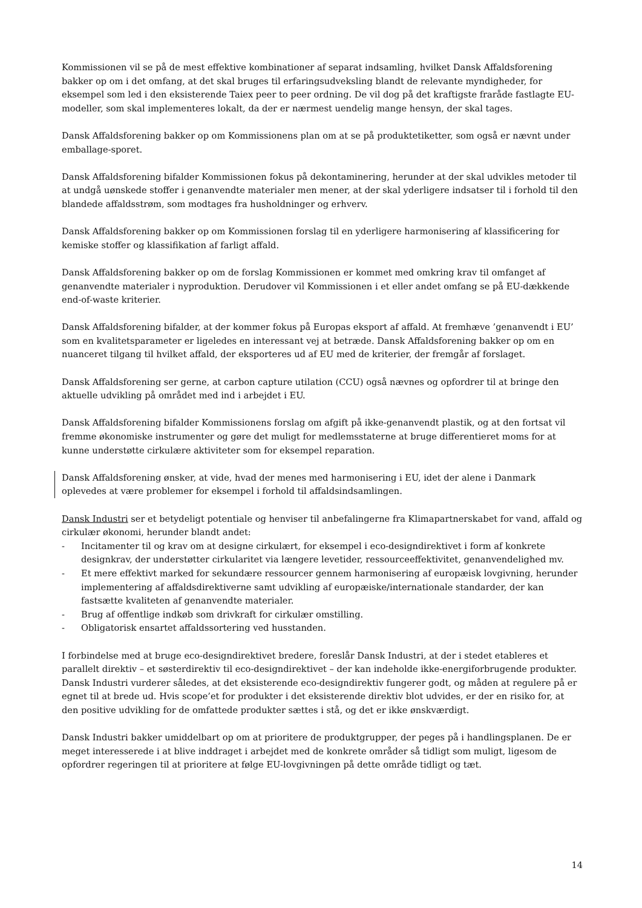Kommissionen vil se på de mest effektive kombinationer af separat indsamling, hvilket Dansk Affaldsforening bakker op om i det omfang, at det skal bruges til erfaringsudveksling blandt de relevante myndigheder, for eksempel som led i den eksisterende Taiex peer to peer ordning. De vil dog på det kraftigste fraråde fastlagte EU-modeller, som skal implementeres lokalt, da der er nærmest uendelig mange hensyn, der skal tages.
Dansk Affaldsforening bakker op om Kommissionens plan om at se på produktetiketter, som også er nævnt under emballage-sporet.
Dansk Affaldsforening bifalder Kommissionen fokus på dekontaminering, herunder at der skal udvikles metoder til at undgå uønskede stoffer i genanvendte materialer men mener, at der skal yderligere indsatser til i forhold til den blandede affaldsstrøm, som modtages fra husholdninger og erhverv.
Dansk Affaldsforening bakker op om Kommissionen forslag til en yderligere harmonisering af klassificering for kemiske stoffer og klassifikation af farligt affald.
Dansk Affaldsforening bakker op om de forslag Kommissionen er kommet med omkring krav til omfanget af genanvendte materialer i nyproduktion. Derudover vil Kommissionen i et eller andet omfang se på EU-dækkende end-of-waste kriterier.
Dansk Affaldsforening bifalder, at der kommer fokus på Europas eksport af affald. At fremhæve ’genanvendt i EU’ som en kvalitetsparameter er ligeledes en interessant vej at betræde. Dansk Affaldsforening bakker op om en nuanceret tilgang til hvilket affald, der eksporteres ud af EU med de kriterier, der fremgår af forslaget.
Dansk Affaldsforening ser gerne, at carbon capture utilation (CCU) også nævnes og opfordrer til at bringe den aktuelle udvikling på området med ind i arbejdet i EU.
Dansk Affaldsforening bifalder Kommissionens forslag om afgift på ikke-genanvendt plastik, og at den fortsat vil fremme økonomiske instrumenter og gøre det muligt for medlemsstaterne at bruge differentieret moms for at kunne understøtte cirkulære aktiviteter som for eksempel reparation.
Dansk Affaldsforening ønsker, at vide, hvad der menes med harmonisering i EU, idet der alene i Danmark oplevedes at være problemer for eksempel i forhold til affaldsindsamlingen.
Dansk Industri ser et betydeligt potentiale og henviser til anbefalingerne fra Klimapartnerskabet for vand, affald og cirkulær økonomi, herunder blandt andet:
- Incitamenter til og krav om at designe cirkulært, for eksempel i eco-designdirektivet i form af konkrete designkrav, der understøtter cirkularitet via længere levetider, ressourceeffektivitet, genanvendelighed mv.
- Et mere effektivt marked for sekundære ressourcer gennem harmonisering af europæisk lovgivning, herunder implementering af affaldsdirektiverne samt udvikling af europæiske/internationale standarder, der kan fastsætte kvaliteten af genanvendte materialer.
- Brug af offentlige indkøb som drivkraft for cirkulær omstilling.
- Obligatorisk ensartet affaldssortering ved husstanden.
I forbindelse med at bruge eco-designdirektivet bredere, foreslår Dansk Industri, at der i stedet etableres et parallelt direktiv – et søsterdirektiv til eco-designdirektivet – der kan indeholde ikke-energiforbrugende produkter. Dansk Industri vurderer således, at det eksisterende eco-designdirektiv fungerer godt, og måden at regulere på er egnet til at brede ud. Hvis scope’et for produkter i det eksisterende direktiv blot udvides, er der en risiko for, at den positive udvikling for de omfattede produkter sættes i stå, og det er ikke ønskværdigt.
Dansk Industri bakker umiddelbart op om at prioritere de produktgrupper, der peges på i handlingsplanen. De er meget interesserede i at blive inddraget i arbejdet med de konkrete områder så tidligt som muligt, ligesom de opfordrer regeringen til at prioritere at følge EU-lovgivningen på dette område tidligt og tæt.
14